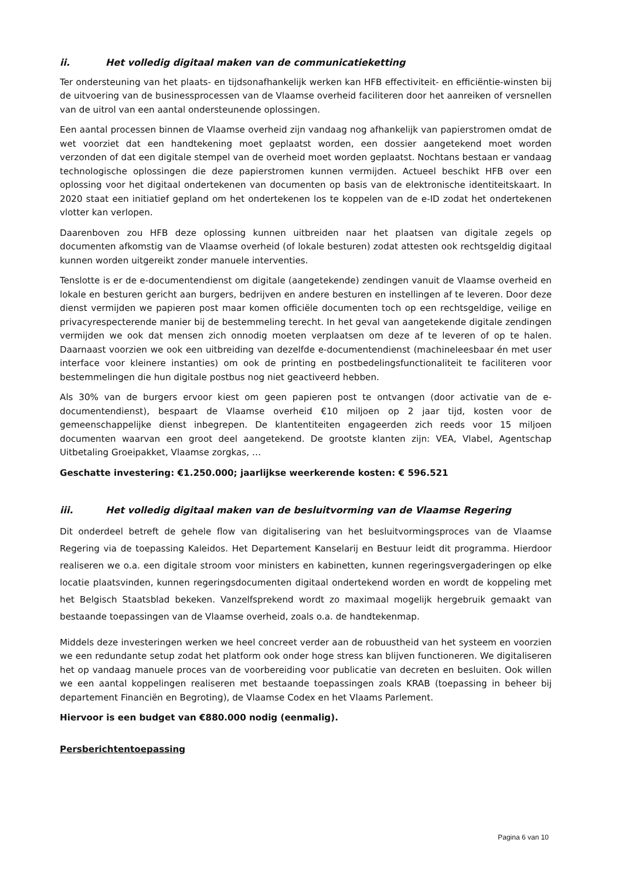ii. Het volledig digitaal maken van de communicatieketting
Ter ondersteuning van het plaats- en tijdsonafhankelijk werken kan HFB effectiviteit- en efficiëntie-winsten bij de uitvoering van de businessprocessen van de Vlaamse overheid faciliteren door het aanreiken of versnellen van de uitrol van een aantal ondersteunende oplossingen.
Een aantal processen binnen de Vlaamse overheid zijn vandaag nog afhankelijk van papierstromen omdat de wet voorziet dat een handtekening moet geplaatst worden, een dossier aangetekend moet worden verzonden of dat een digitale stempel van de overheid moet worden geplaatst. Nochtans bestaan er vandaag technologische oplossingen die deze papierstromen kunnen vermijden. Actueel beschikt HFB over een oplossing voor het digitaal ondertekenen van documenten op basis van de elektronische identiteitskaart. In 2020 staat een initiatief gepland om het ondertekenen los te koppelen van de e-ID zodat het ondertekenen vlotter kan verlopen.
Daarenboven zou HFB deze oplossing kunnen uitbreiden naar het plaatsen van digitale zegels op documenten afkomstig van de Vlaamse overheid (of lokale besturen) zodat attesten ook rechtsgeldig digitaal kunnen worden uitgereikt zonder manuele interventies.
Tenslotte is er de e-documentendienst om digitale (aangetekende) zendingen vanuit de Vlaamse overheid en lokale en besturen gericht aan burgers, bedrijven en andere besturen en instellingen af te leveren. Door deze dienst vermijden we papieren post maar komen officiële documenten toch op een rechtsgeldige, veilige en privacyrespecterende manier bij de bestemmeling terecht. In het geval van aangetekende digitale zendingen vermijden we ook dat mensen zich onnodig moeten verplaatsen om deze af te leveren of op te halen. Daarnaast voorzien we ook een uitbreiding van dezelfde e-documentendienst (machineleesbaar én met user interface voor kleinere instanties) om ook de printing en postbedelingsfunctionaliteit te faciliteren voor bestemmelingen die hun digitale postbus nog niet geactiveerd hebben.
Als 30% van de burgers ervoor kiest om geen papieren post te ontvangen (door activatie van de e-documentendienst), bespaart de Vlaamse overheid €10 miljoen op 2 jaar tijd, kosten voor de gemeenschappelijke dienst inbegrepen. De klantentiteiten engageerden zich reeds voor 15 miljoen documenten waarvan een groot deel aangetekend. De grootste klanten zijn: VEA, Vlabel, Agentschap Uitbetaling Groeipakket, Vlaamse zorgkas, …
Geschatte investering: €1.250.000; jaarlijkse weerkerende kosten: € 596.521
iii. Het volledig digitaal maken van de besluitvorming van de Vlaamse Regering
Dit onderdeel betreft de gehele flow van digitalisering van het besluitvormingsproces van de Vlaamse Regering via de toepassing Kaleidos. Het Departement Kanselarij en Bestuur leidt dit programma. Hierdoor realiseren we o.a. een digitale stroom voor ministers en kabinetten, kunnen regeringsvergaderingen op elke locatie plaatsvinden, kunnen regeringsdocumenten digitaal ondertekend worden en wordt de koppeling met het Belgisch Staatsblad bekeken. Vanzelfsprekend wordt zo maximaal mogelijk hergebruik gemaakt van bestaande toepassingen van de Vlaamse overheid, zoals o.a. de handtekenmap.
Middels deze investeringen werken we heel concreet verder aan de robuustheid van het systeem en voorzien we een redundante setup zodat het platform ook onder hoge stress kan blijven functioneren. We digitaliseren het op vandaag manuele proces van de voorbereiding voor publicatie van decreten en besluiten. Ook willen we een aantal koppelingen realiseren met bestaande toepassingen zoals KRAB (toepassing in beheer bij departement Financiën en Begroting), de Vlaamse Codex en het Vlaams Parlement.
Hiervoor is een budget van €880.000 nodig (eenmalig).
Persberichtentoepassing
Pagina 6 van 10